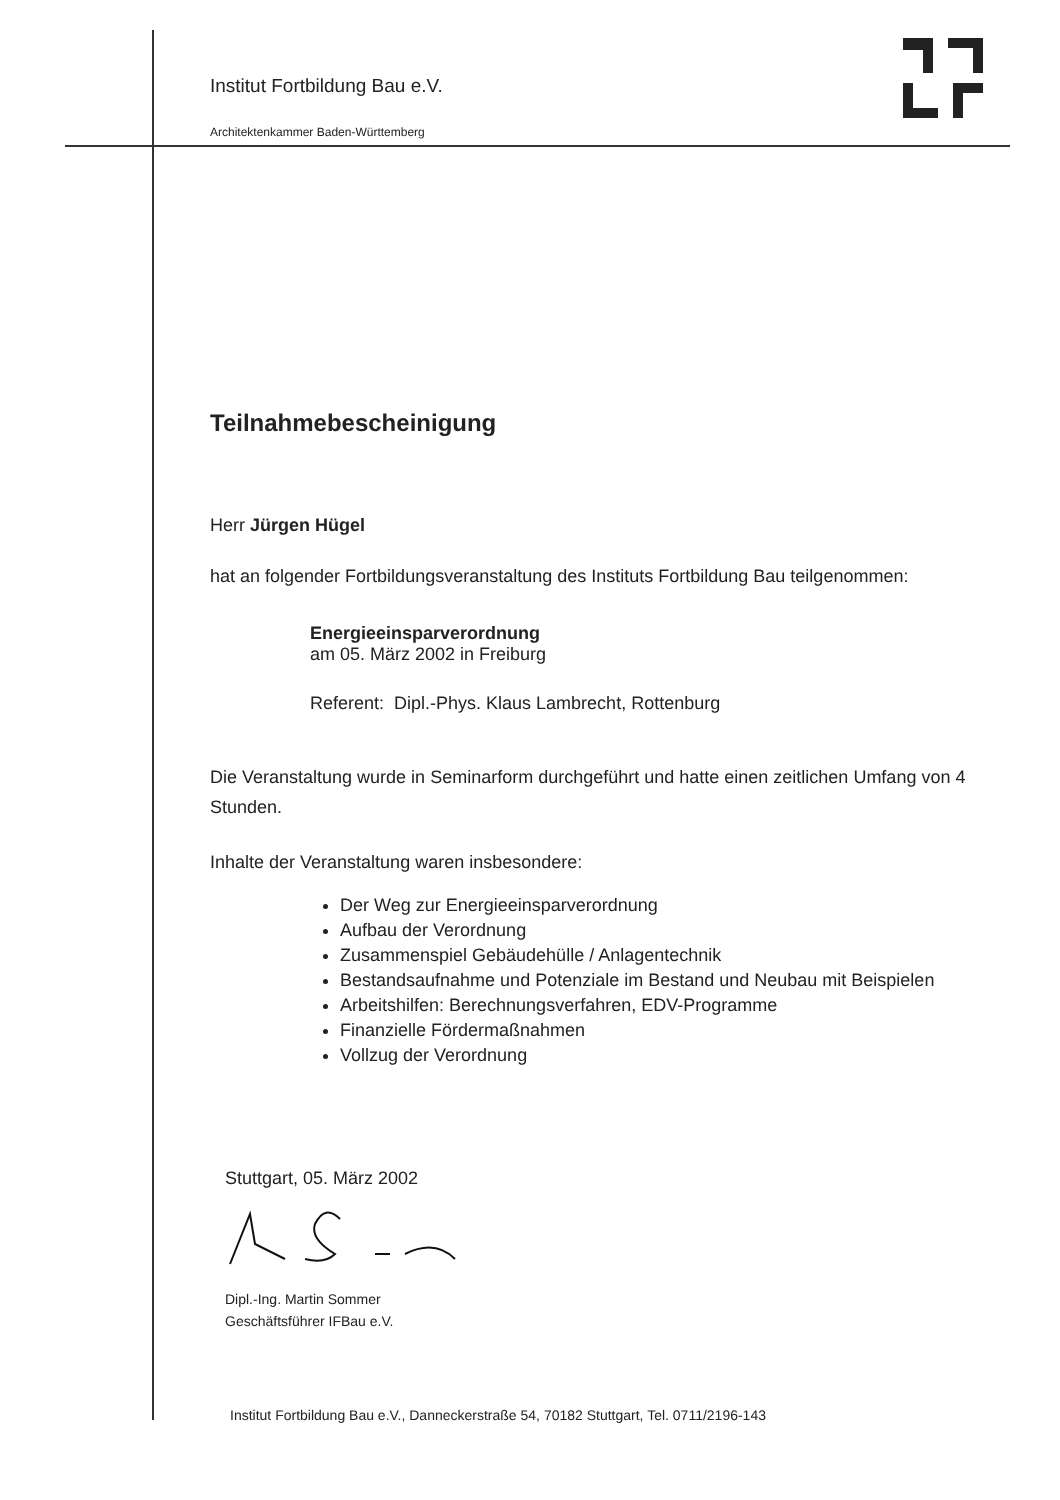Institut Fortbildung Bau e.V.
Architektenkammer Baden-Württemberg
Teilnahmebescheinigung
Herr Jürgen Hügel
hat an folgender Fortbildungsveranstaltung des Instituts Fortbildung Bau teilgenommen:
Energieeinsparverordnung
am 05. März 2002 in Freiburg
Referent: Dipl.-Phys. Klaus Lambrecht, Rottenburg
Die Veranstaltung wurde in Seminarform durchgeführt und hatte einen zeitlichen Umfang von 4 Stunden.
Inhalte der Veranstaltung waren insbesondere:
Der Weg zur Energieeinsparverordnung
Aufbau der Verordnung
Zusammenspiel Gebäudehülle / Anlagentechnik
Bestandsaufnahme und Potenziale im Bestand und Neubau mit Beispielen
Arbeitshilfen: Berechnungsverfahren, EDV-Programme
Finanzielle Fördermaßnahmen
Vollzug der Verordnung
Stuttgart, 05. März 2002
Dipl.-Ing. Martin Sommer
Geschäftsführer IFBau e.V.
Institut Fortbildung Bau e.V., Danneckerstraße 54, 70182 Stuttgart, Tel. 0711/2196-143